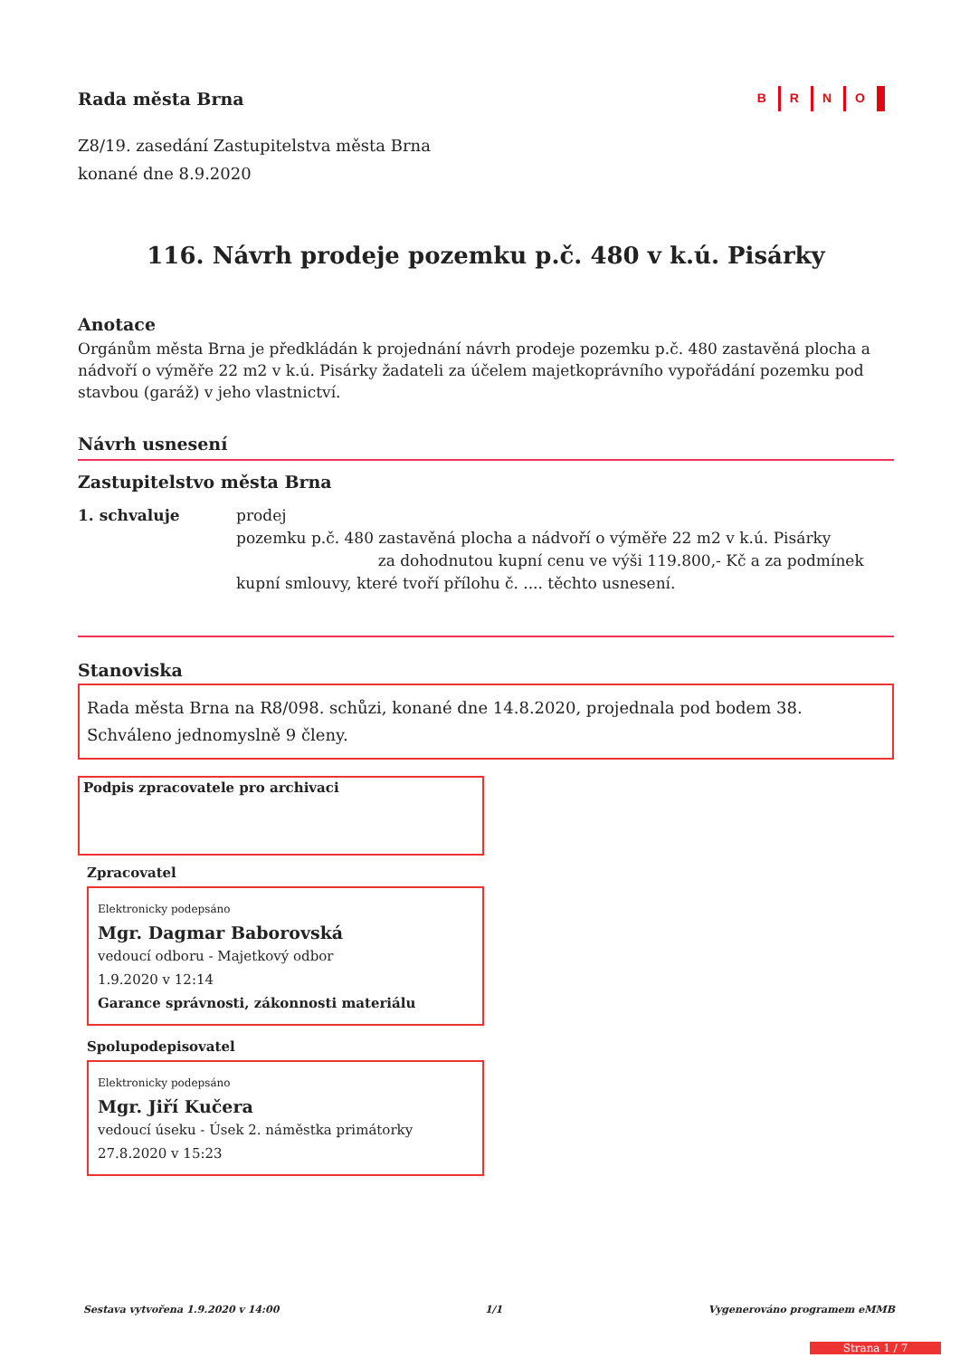Rada města Brna
B R N O
Z8/19. zasedání Zastupitelstva města Brna
konané dne 8.9.2020
116. Návrh prodeje pozemku p.č. 480 v k.ú. Pisárky
Anotace
Orgánům města Brna je předkládán k projednání návrh prodeje pozemku p.č. 480 zastavěná plocha a nádvoří o výměře 22 m2 v k.ú. Pisárky žadateli za účelem majetkoprávního vypořádání pozemku pod stavbou (garáž) v jeho vlastnictví.
Návrh usnesení
Zastupitelstvo města Brna
1. schvaluje prodej
pozemku p.č. 480 zastavěná plocha a nádvoří o výměře 22 m2 v k.ú. Pisárky
za dohodnutou kupní cenu ve výši 119.800,- Kč a za podmínek
kupní smlouvy, které tvoří přílohu č. .... těchto usnesení.
Stanoviska
Rada města Brna na R8/098. schůzi, konané dne 14.8.2020, projednala pod bodem 38. Schváleno jednomyslně 9 členy.
Podpis zpracovatele pro archivaci
Zpracovatel
Elektronicky podepsáno
Mgr. Dagmar Baborovská
vedoucí odboru - Majetkový odbor
1.9.2020 v 12:14
Garance správnosti, zákonnosti materiálu
Spolupodepisovatel
Elektronicky podepsáno
Mgr. Jiří Kučera
vedoucí úseku - Úsek 2. náměstka primátorky
27.8.2020 v 15:23
Sestava vytvořena 1.9.2020 v 14:00 1/1 Vygenerováno programem eMMB
Strana 1 / 7